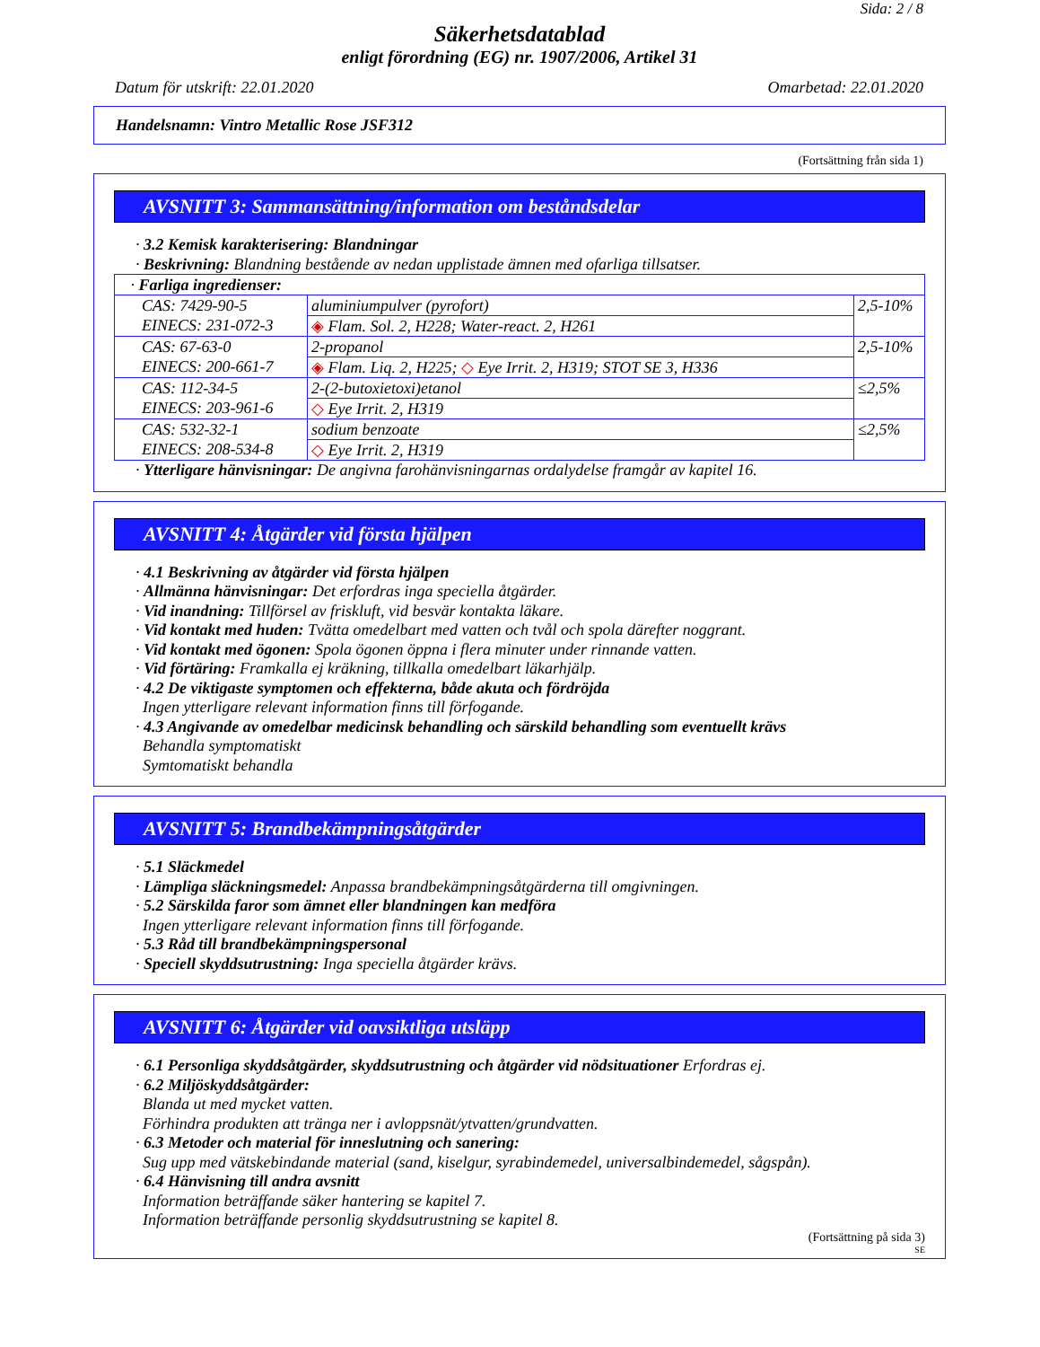Sida: 2 / 8
Säkerhetsdatablad
enligt förordning (EG) nr. 1907/2006, Artikel 31
Datum för utskrift: 22.01.2020 Omarbetad: 22.01.2020
Handelsnamn: Vintro Metallic Rose JSF312
(Fortsättning från sida 1)
AVSNITT 3: Sammansättning/information om beståndsdelar
· 3.2 Kemisk karakterisering: Blandningar
· Beskrivning: Blandning bestående av nedan upplistade ämnen med ofarliga tillsatser.
| · Farliga ingredienser: | | |
| CAS: 7429-90-5 EINECS: 231-072-3 | aluminiumpulver (pyrofort) | 2,5-10% |
| | ◈ Flam. Sol. 2, H228; Water-react. 2, H261 | |
| CAS: 67-63-0 EINECS: 200-661-7 | 2-propanol | 2,5-10% |
| | ◈ Flam. Liq. 2, H225; ◇ Eye Irrit. 2, H319; STOT SE 3, H336 | |
| CAS: 112-34-5 EINECS: 203-961-6 | 2-(2-butoxietoxi)etanol | ≤2,5% |
| | ◇ Eye Irrit. 2, H319 | |
| CAS: 532-32-1 EINECS: 208-534-8 | sodium benzoate | ≤2,5% |
| | ◇ Eye Irrit. 2, H319 | |
· Ytterligare hänvisningar: De angivna farohänvisningarnas ordalydelse framgår av kapitel 16.
AVSNITT 4: Åtgärder vid första hjälpen
· 4.1 Beskrivning av åtgärder vid första hjälpen
· Allmänna hänvisningar: Det erfordras inga speciella åtgärder.
· Vid inandning: Tillförsel av friskluft, vid besvär kontakta läkare.
· Vid kontakt med huden: Tvätta omedelbart med vatten och tvål och spola därefter noggrant.
· Vid kontakt med ögonen: Spola ögonen öppna i flera minuter under rinnande vatten.
· Vid förtäring: Framkalla ej kräkning, tillkalla omedelbart läkarhjälp.
· 4.2 De viktigaste symptomen och effekterna, både akuta och fördröjda
Ingen ytterligare relevant information finns till förfogande.
· 4.3 Angivande av omedelbar medicinsk behandling och särskild behandling som eventuellt krävs
Behandla symptomatiskt
Symtomatiskt behandla
AVSNITT 5: Brandbekämpningsåtgärder
· 5.1 Släckmedel
· Lämpliga släckningsmedel: Anpassa brandbekämpningsåtgärderna till omgivningen.
· 5.2 Särskilda faror som ämnet eller blandningen kan medföra
Ingen ytterligare relevant information finns till förfogande.
· 5.3 Råd till brandbekämpningspersonal
· Speciell skyddsutrustning: Inga speciella åtgärder krävs.
AVSNITT 6: Åtgärder vid oavsiktliga utsläpp
· 6.1 Personliga skyddsåtgärder, skyddsutrustning och åtgärder vid nödsituationer Erfordras ej.
· 6.2 Miljöskyddsåtgärder:
Blanda ut med mycket vatten.
Förhindra produkten att tränga ner i avloppsnät/ytvatten/grundvatten.
· 6.3 Metoder och material för inneslutning och sanering:
Sug upp med vätskebindande material (sand, kiselgur, syrabindemedel, universalbindemedel, sågspån).
· 6.4 Hänvisning till andra avsnitt
Information beträffande säker hantering se kapitel 7.
Information beträffande personlig skyddsutrustning se kapitel 8.
(Fortsättning på sida 3)
SE